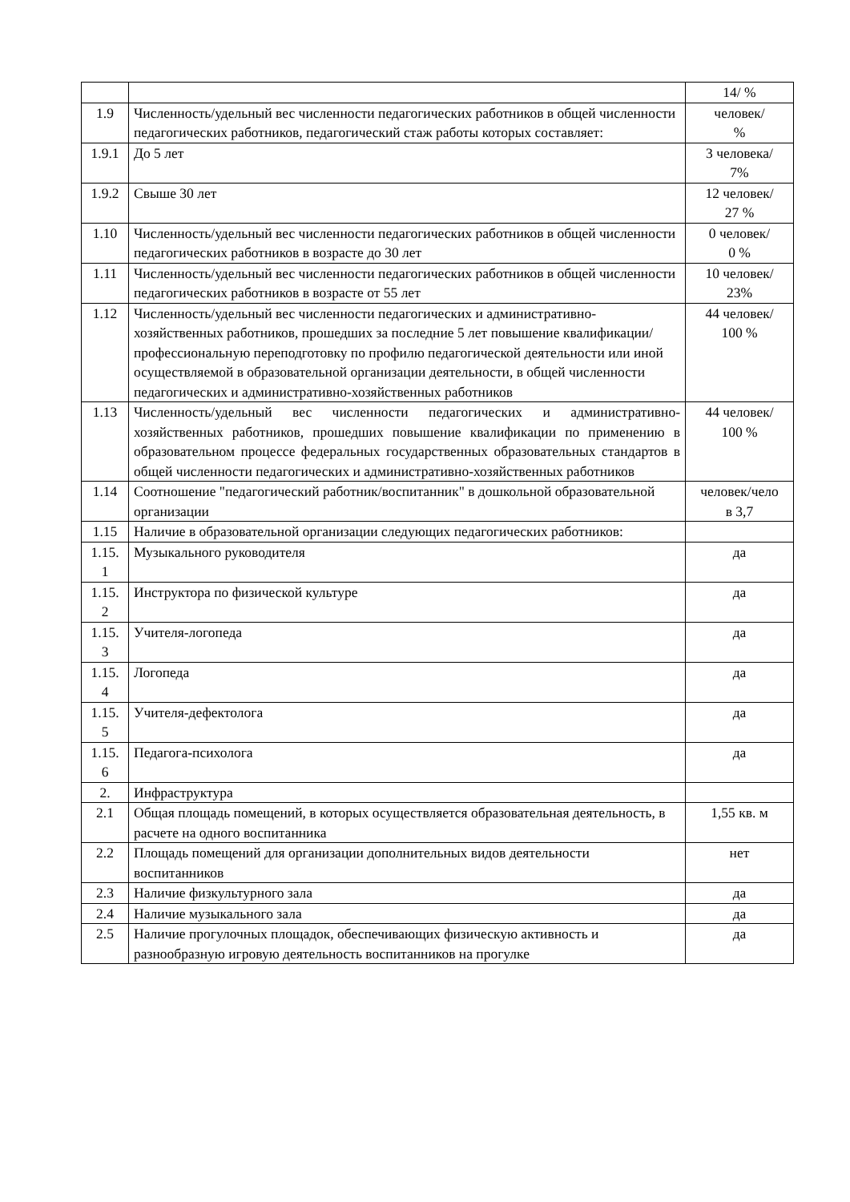| | | 14/ % |
| 1.9 | Численность/удельный вес численности педагогических работников в общей численности педагогических работников, педагогический стаж работы которых составляет: | человек/ % |
| 1.9.1 | До 5 лет | 3 человека/ 7% |
| 1.9.2 | Свыше 30 лет | 12 человек/ 27 % |
| 1.10 | Численность/удельный вес численности педагогических работников в общей численности педагогических работников в возрасте до 30 лет | 0 человек/ 0 % |
| 1.11 | Численность/удельный вес численности педагогических работников в общей численности педагогических работников в возрасте от 55 лет | 10 человек/ 23% |
| 1.12 | Численность/удельный вес численности педагогических и административно-хозяйственных работников, прошедших за последние 5 лет повышение квалификации/профессиональную переподготовку по профилю педагогической деятельности или иной осуществляемой в образовательной организации деятельности, в общей численности педагогических и административно-хозяйственных работников | 44 человек/ 100 % |
| 1.13 | Численность/удельный вес численности педагогических и административно-хозяйственных работников, прошедших повышение квалификации по применению в образовательном процессе федеральных государственных образовательных стандартов в общей численности педагогических и административно-хозяйственных работников | 44 человек/ 100 % |
| 1.14 | Соотношение "педагогический работник/воспитанник" в дошкольной образовательной организации | человек/чело в 3,7 |
| 1.15 | Наличие в образовательной организации следующих педагогических работников: | |
| 1.15. 1 | Музыкального руководителя | да |
| 1.15. 2 | Инструктора по физической культуре | да |
| 1.15. 3 | Учителя-логопеда | да |
| 1.15. 4 | Логопеда | да |
| 1.15. 5 | Учителя-дефектолога | да |
| 1.15. 6 | Педагога-психолога | да |
| 2. | Инфраструктура | |
| 2.1 | Общая площадь помещений, в которых осуществляется образовательная деятельность, в расчете на одного воспитанника | 1,55 кв. м |
| 2.2 | Площадь помещений для организации дополнительных видов деятельности воспитанников | нет |
| 2.3 | Наличие физкультурного зала | да |
| 2.4 | Наличие музыкального зала | да |
| 2.5 | Наличие прогулочных площадок, обеспечивающих физическую активность и разнообразную игровую деятельность воспитанников на прогулке | да |